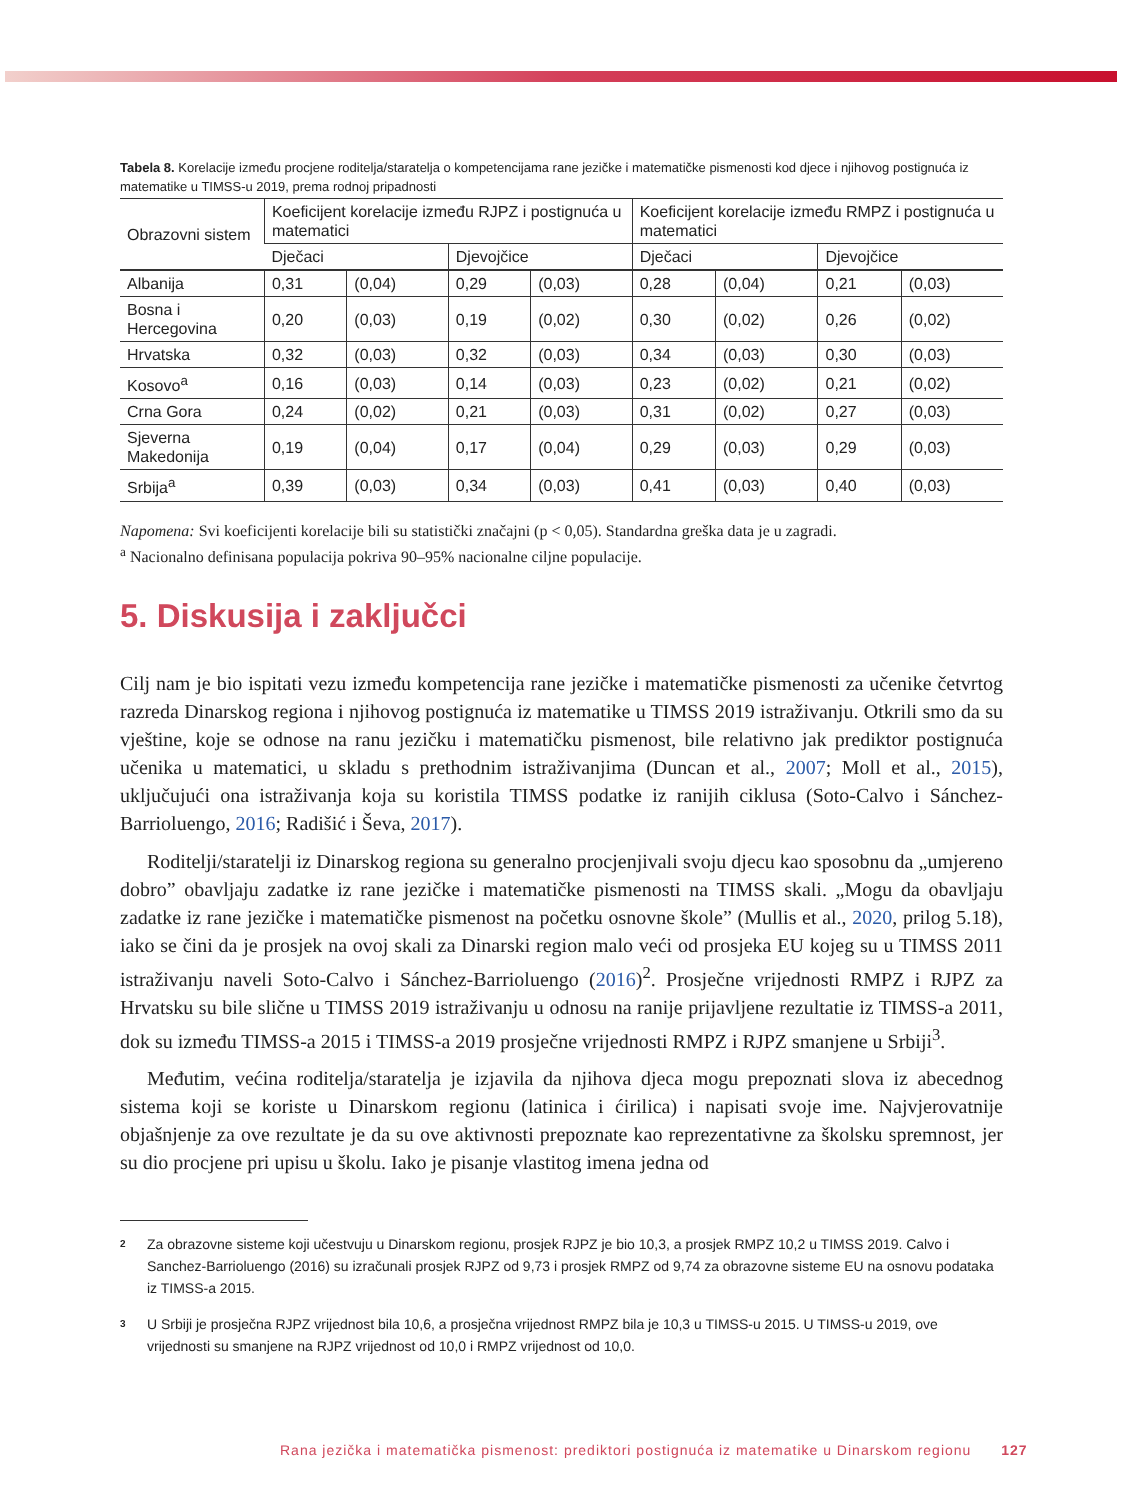Tabela 8. Korelacije između procjene roditelja/staratelja o kompetencijama rane jezičke i matematičke pismenosti kod djece i njihovog postignuća iz matematike u TIMSS-u 2019, prema rodnoj pripadnosti
| Obrazovni sistem | Koeficijent korelacije između RJPZ i postignuća u matematici | | | | Koeficijent korelacije između RMPZ i postignuća u matematici | | | |
| --- | --- | --- | --- | --- | --- | --- | --- | --- |
| | Dječaci | | Djevojčice | | Dječaci | | Djevojčice | |
| Albanija | 0,31 | (0,04) | 0,29 | (0,03) | 0,28 | (0,04) | 0,21 | (0,03) |
| Bosna i Hercegovina | 0,20 | (0,03) | 0,19 | (0,02) | 0,30 | (0,02) | 0,26 | (0,02) |
| Hrvatska | 0,32 | (0,03) | 0,32 | (0,03) | 0,34 | (0,03) | 0,30 | (0,03) |
| Kosovo<sup>a</sup> | 0,16 | (0,03) | 0,14 | (0,03) | 0,23 | (0,02) | 0,21 | (0,02) |
| Crna Gora | 0,24 | (0,02) | 0,21 | (0,03) | 0,31 | (0,02) | 0,27 | (0,03) |
| Sjeverna Makedonija | 0,19 | (0,04) | 0,17 | (0,04) | 0,29 | (0,03) | 0,29 | (0,03) |
| Srbija<sup>a</sup> | 0,39 | (0,03) | 0,34 | (0,03) | 0,41 | (0,03) | 0,40 | (0,03) |
Napomena: Svi koeficijenti korelacije bili su statistički značajni (p < 0,05). Standardna greška data je u zagradi.
<sup>a</sup> Nacionalno definisana populacija pokriva 90–95% nacionalne ciljne populacije.
5. Diskusija i zaključci
Cilj nam je bio ispitati vezu između kompetencija rane jezičke i matematičke pismenosti za učenike četvrtog razreda Dinarskog regiona i njihovog postignuća iz matematike u TIMSS 2019 istraživanju. Otkrili smo da su vještine, koje se odnose na ranu jezičku i matematičku pismenost, bile relativno jak prediktor postignuća učenika u matematici, u skladu s prethodnim istraživanjima (Duncan et al., 2007; Moll et al., 2015), uključujući ona istraživanja koja su koristila TIMSS podatke iz ranijih ciklusa (Soto-Calvo i Sánchez-Barrioluengo, 2016; Radišić i Ševa, 2017).
Roditelji/staratelji iz Dinarskog regiona su generalno procjenjivali svoju djecu kao sposobnu da „umjereno dobro” obavljaju zadatke iz rane jezičke i matematičke pismenosti na TIMSS skali. „Mogu da obavljaju zadatke iz rane jezičke i matematičke pismenost na početku osnovne škole” (Mullis et al., 2020, prilog 5.18), iako se čini da je prosjek na ovoj skali za Dinarski region malo veći od prosjeka EU kojeg su u TIMSS 2011 istraživanju naveli Soto-Calvo i Sánchez-Barrioluengo (2016)<sup>2</sup>. Prosječne vrijednosti RMPZ i RJPZ za Hrvatsku su bile slične u TIMSS 2019 istraživanju u odnosu na ranije prijavljene rezultatie iz TIMSS-a 2011, dok su između TIMSS-a 2015 i TIMSS-a 2019 prosječne vrijednosti RMPZ i RJPZ smanjene u Srbiji<sup>3</sup>.
Međutim, većina roditelja/staratelja je izjavila da njihova djeca mogu prepoznati slova iz abecednog sistema koji se koriste u Dinarskom regionu (latinica i ćirilica) i napisati svoje ime. Najvjerovatnije objašnjenje za ove rezultate je da su ove aktivnosti prepoznate kao reprezentativne za školsku spremnost, jer su dio procjene pri upisu u školu. Iako je pisanje vlastitog imena jedna od
2
Za obrazovne sisteme koji učestvuju u Dinarskom regionu, prosjek RJPZ je bio 10,3, a prosjek RMPZ 10,2 u TIMSS 2019. Calvo i Sanchez-Barrioluengo (2016) su izračunali prosjek RJPZ od 9,73 i prosjek RMPZ od 9,74 za obrazovne sisteme EU na osnovu podataka iz TIMSS-a 2015.
3
U Srbiji je prosječna RJPZ vrijednost bila 10,6, a prosječna vrijednost RMPZ bila je 10,3 u TIMSS-u 2015. U TIMSS-u 2019, ove vrijednosti su smanjene na RJPZ vrijednost od 10,0 i RMPZ vrijednost od 10,0.
Rana jezička i matematička pismenost: prediktori postignuća iz matematike u Dinarskom regionu 127